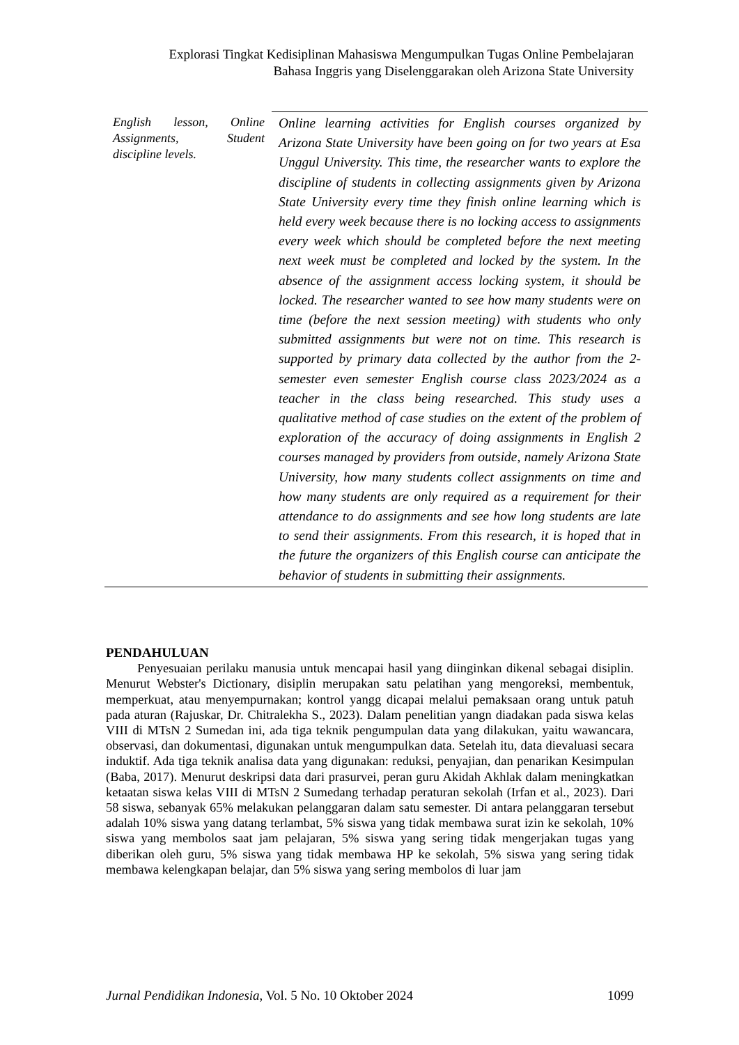Explorasi Tingkat Kedisiplinan Mahasiswa Mengumpulkan Tugas Online Pembelajaran
Bahasa Inggris yang Diselenggarakan oleh Arizona State University
English lesson, Online Assignments, Student discipline levels.
Online learning activities for English courses organized by Arizona State University have been going on for two years at Esa Unggul University. This time, the researcher wants to explore the discipline of students in collecting assignments given by Arizona State University every time they finish online learning which is held every week because there is no locking access to assignments every week which should be completed before the next meeting next week must be completed and locked by the system. In the absence of the assignment access locking system, it should be locked. The researcher wanted to see how many students were on time (before the next session meeting) with students who only submitted assignments but were not on time. This research is supported by primary data collected by the author from the 2-semester even semester English course class 2023/2024 as a teacher in the class being researched. This study uses a qualitative method of case studies on the extent of the problem of exploration of the accuracy of doing assignments in English 2 courses managed by providers from outside, namely Arizona State University, how many students collect assignments on time and how many students are only required as a requirement for their attendance to do assignments and see how long students are late to send their assignments. From this research, it is hoped that in the future the organizers of this English course can anticipate the behavior of students in submitting their assignments.
PENDAHULUAN
Penyesuaian perilaku manusia untuk mencapai hasil yang diinginkan dikenal sebagai disiplin. Menurut Webster's Dictionary, disiplin merupakan satu pelatihan yang mengoreksi, membentuk, memperkuat, atau menyempurnakan; kontrol yangg dicapai melalui pemaksaan orang untuk patuh pada aturan (Rajuskar, Dr. Chitralekha S., 2023). Dalam penelitian yangn diadakan pada siswa kelas VIII di MTsN 2 Sumedan ini, ada tiga teknik pengumpulan data yang dilakukan, yaitu wawancara, observasi, dan dokumentasi, digunakan untuk mengumpulkan data. Setelah itu, data dievaluasi secara induktif. Ada tiga teknik analisa data yang digunakan: reduksi, penyajian, dan penarikan Kesimpulan (Baba, 2017). Menurut deskripsi data dari prasurvei, peran guru Akidah Akhlak dalam meningkatkan ketaatan siswa kelas VIII di MTsN 2 Sumedang terhadap peraturan sekolah (Irfan et al., 2023). Dari 58 siswa, sebanyak 65% melakukan pelanggaran dalam satu semester. Di antara pelanggaran tersebut adalah 10% siswa yang datang terlambat, 5% siswa yang tidak membawa surat izin ke sekolah, 10% siswa yang membolos saat jam pelajaran, 5% siswa yang sering tidak mengerjakan tugas yang diberikan oleh guru, 5% siswa yang tidak membawa HP ke sekolah, 5% siswa yang sering tidak membawa kelengkapan belajar, dan 5% siswa yang sering membolos di luar jam
Jurnal Pendidikan Indonesia, Vol. 5 No. 10 Oktober 2024 1099